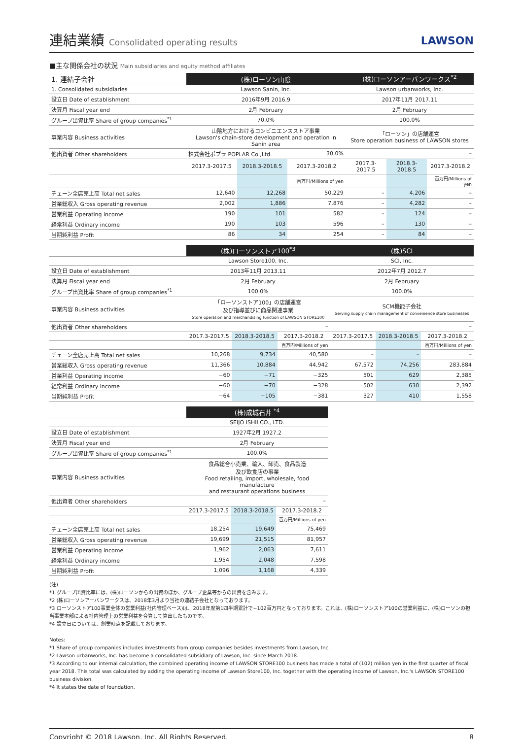連結業績 Consolidated operating results
LAWSON
■主な関係会社の状況 Main subsidiaries and equity method affiliates
| 1. 連結子会社 | (株)ローソン山陰 | | | (株)ローソンアーバンワークス<sup>*2</sup> | | |
| 1. Consolidated subsidiaries | Lawson Sanin, Inc. | | | Lawson urbanworks, Inc. | | |
| 設立日 Date of establishment | 2016年9月 2016.9 | | | 2017年11月 2017.11 | | |
| 決算月 Fiscal year end | 2月 February | | | 2月 February | | |
| グループ出資比率 Share of group companies<sup>*1</sup> | 70.0% | | | 100.0% | | |
| 事業内容 Business activities | 山陰地方におけるコンビニエンスストア事業 Lawson's chain-store development and operation in Sanin area | | | 「ローソン」の店舗運営 Store operation business of LAWSON stores | | |
| 他出資者 Other shareholders | 株式会社ポプラ POPLAR Co.,Ltd. | | 30.0% | – | | |
| | 2017.3-2017.5 | 2018.3-2018.5 | 2017.3-2018.2 | 2017.3-2017.5 | 2018.3-2018.5 | 2017.3-2018.2 |
| | | | 百万円/Millions of yen | | | 百万円/Millions of yen |
| チェーン全店売上高 Total net sales | 12,640 | 12,268 | 50,229 | – | 4,206 | – |
| 営業総収入 Gross operating revenue | 2,002 | 1,886 | 7,876 | – | 4,282 | – |
| 営業利益 Operating income | 190 | 101 | 582 | – | 124 | – |
| 経常利益 Ordinary income | 190 | 103 | 596 | – | 130 | – |
| 当期純利益 Profit | 86 | 34 | 254 | – | 84 | – |
| | (株)ローソンストア100<sup>*3</sup> | | | (株)SCI | | |
| | Lawson Store100, Inc. | | | SCI, Inc. | | |
| 設立日 Date of establishment | 2013年11月 2013.11 | | | 2012年7月 2012.7 | | |
| 決算月 Fiscal year end | 2月 February | | | 2月 February | | |
| グループ出資比率 Share of group companies<sup>*1</sup> | 100.0% | | | 100.0% | | |
| 事業内容 Business activities | 「ローソンストア100」の店舗運営 及び指導並びに商品関連事業 Store operation and merchandising function of LAWSON STORE100 | | | SCM機能子会社 Serving supply chain management of convenience store businesses | | |
| 他出資者 Other shareholders | – | | | – | | |
| | 2017.3-2017.5 | 2018.3-2018.5 | 2017.3-2018.2 | 2017.3-2017.5 | 2018.3-2018.5 | 2017.3-2018.2 |
| | | | 百万円/Millions of yen | | | 百万円/Millions of yen |
| チェーン全店売上高 Total net sales | 10,268 | 9,734 | 40,580 | – | – | – |
| 営業総収入 Gross operating revenue | 11,366 | 10,884 | 44,942 | 67,572 | 74,256 | 283,884 |
| 営業利益 Operating income | −60 | −71 | −325 | 501 | 629 | 2,385 |
| 経常利益 Ordinary income | −60 | −70 | −328 | 502 | 630 | 2,392 |
| 当期純利益 Profit | −64 | −105 | −381 | 327 | 410 | 1,558 |
| | (株)成城石井 <sup>*4</sup> | | |
| | SEIJO ISHII CO., LTD. | | |
| 設立日 Date of establishment | 1927年2月 1927.2 | | |
| 決算月 Fiscal year end | 2月 February | | |
| グループ出資比率 Share of group companies<sup>*1</sup> | 100.0% | | |
| 事業内容 Business activities | 食品総合小売業、輸入、卸売、食品製造 及び飲食店の事業 Food retailing, import, wholesale, food manufacture and restaurant operations business | | |
| 他出資者 Other shareholders | – | | |
| | 2017.3-2017.5 | 2018.3-2018.5 | 2017.3-2018.2 |
| | | | 百万円/Millions of yen |
| チェーン全店売上高 Total net sales | 18,254 | 19,649 | 75,469 |
| 営業総収入 Gross operating revenue | 19,699 | 21,515 | 81,957 |
| 営業利益 Operating income | 1,962 | 2,063 | 7,611 |
| 経常利益 Ordinary income | 1,954 | 2,048 | 7,598 |
| 当期純利益 Profit | 1,096 | 1,168 | 4,339 |
(注)
*1 グループ出資比率には、(株)ローソンからの出資のほか、グループ企業等からの出資を含みます。
*2 (株)ローソンアーバンワークスは、2018年3月より当社の連結子会社となっております。
*3 ローソンストア100事業全体の営業利益(社内管理ベース)は、2018年度第1四半期累計で−102百万円となっております。これは、(株)ローソンストア100の営業利益に、(株)ローソンの担当事業本部による社内管理上の営業利益を合算して算出したものです。
*4 設立日については、創業時点を記載しております。
Notes:
*1 Share of group companies includes investments from group companies besides investments from Lawson, Inc.
*2 Lawson urbanworks, Inc. has become a consolidated subsidiary of Lawson, Inc. since March 2018.
*3 According to our internal calculation, the combined operating income of LAWSON STORE100 business has made a total of (102) million yen in the first quarter of fiscal year 2018. This total was calculated by adding the operating income of Lawson Store100, Inc. together with the operating income of Lawson, Inc.'s LAWSON STORE100 business division.
*4 It states the date of foundation.
Copyright © 2018 Lawson, Inc. All Rights Reserved. 8